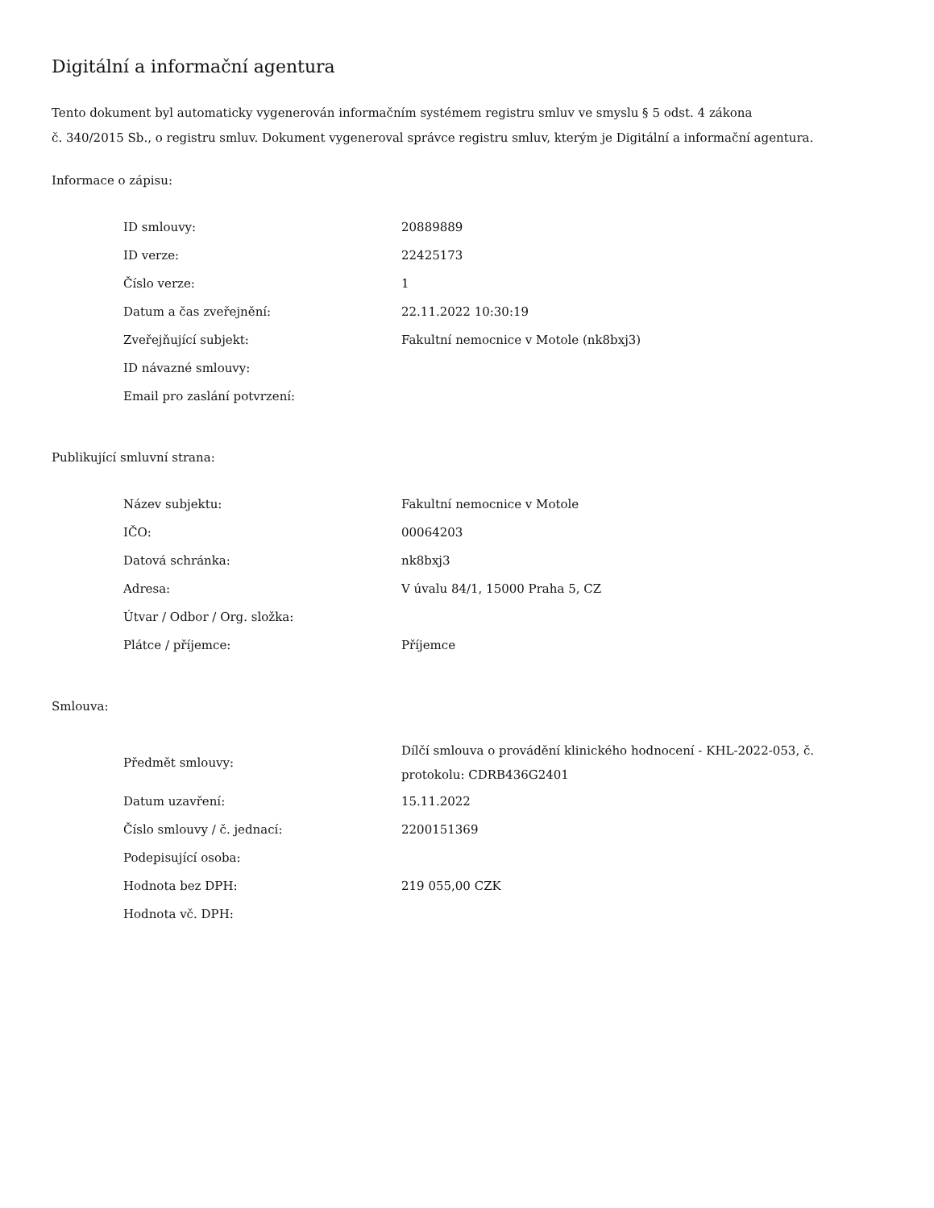Digitální a informační agentura
Tento dokument byl automaticky vygenerován informačním systémem registru smluv ve smyslu § 5 odst. 4 zákona
č. 340/2015 Sb., o registru smluv. Dokument vygeneroval správce registru smluv, kterým je Digitální a informační agentura.
Informace o zápisu:
| ID smlouvy: | 20889889 |
| ID verze: | 22425173 |
| Číslo verze: | 1 |
| Datum a čas zveřejnění: | 22.11.2022 10:30:19 |
| Zveřejňující subjekt: | Fakultní nemocnice v Motole (nk8bxj3) |
| ID návazné smlouvy: | |
| Email pro zaslání potvrzení: | |
Publikující smluvní strana:
| Název subjektu: | Fakultní nemocnice v Motole |
| IČO: | 00064203 |
| Datová schránka: | nk8bxj3 |
| Adresa: | V úvalu 84/1, 15000 Praha 5, CZ |
| Útvar / Odbor / Org. složka: | |
| Plátce / příjemce: | Příjemce |
Smlouva:
| Předmět smlouvy: | Dílčí smlouva o provádění klinického hodnocení - KHL-2022-053, č. protokolu: CDRB436G2401 |
| Datum uzavření: | 15.11.2022 |
| Číslo smlouvy / č. jednací: | 2200151369 |
| Podepisující osoba: | |
| Hodnota bez DPH: | 219 055,00 CZK |
| Hodnota vč. DPH: | |